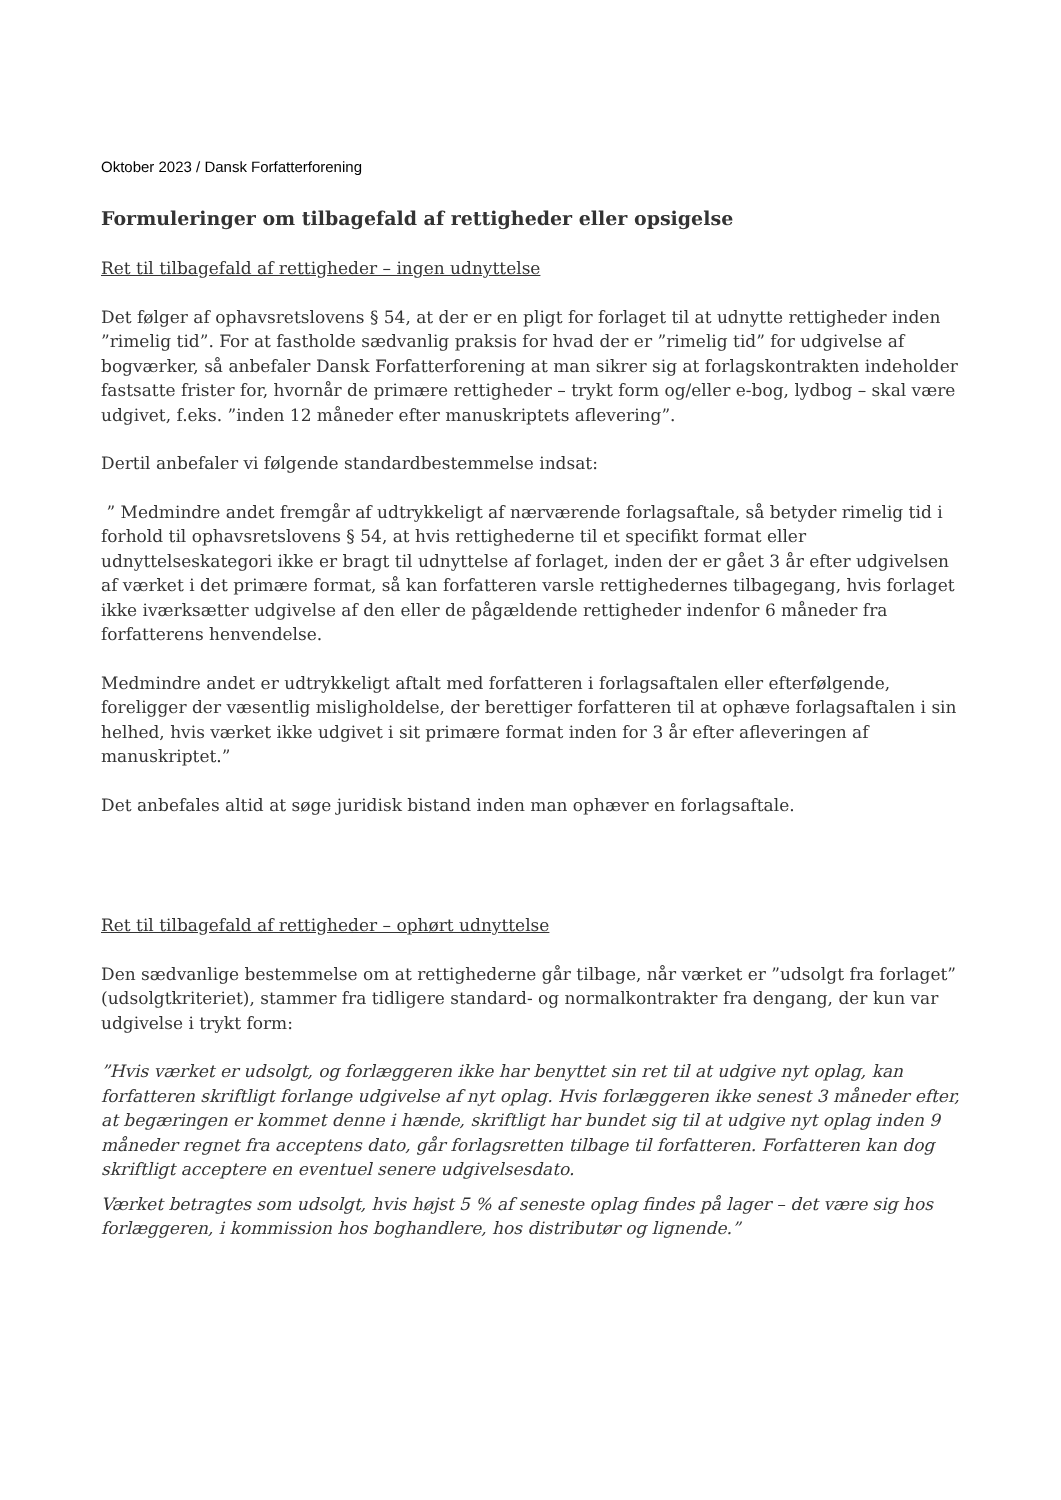Oktober 2023 / Dansk Forfatterforening
Formuleringer om tilbagefald af rettigheder eller opsigelse
Ret til tilbagefald af rettigheder – ingen udnyttelse
Det følger af ophavsretslovens § 54, at der er en pligt for forlaget til at udnytte rettigheder inden ”rimelig tid”. For at fastholde sædvanlig praksis for hvad der er ”rimelig tid” for udgivelse af bogværker, så anbefaler Dansk Forfatterforening at man sikrer sig at forlagskontrakten indeholder fastsatte frister for, hvornår de primære rettigheder – trykt form og/eller e-bog, lydbog – skal være udgivet, f.eks. ”inden 12 måneder efter manuskriptets aflevering”.
Dertil anbefaler vi følgende standardbestemmelse indsat:
” Medmindre andet fremgår af udtrykkeligt af nærværende forlagsaftale, så betyder rimelig tid i forhold til ophavsretslovens § 54, at hvis rettighederne til et specifikt format eller udnyttelseskategori ikke er bragt til udnyttelse af forlaget, inden der er gået 3 år efter udgivelsen af værket i det primære format, så kan forfatteren varsle rettighedernes tilbagegang, hvis forlaget ikke iværksætter udgivelse af den eller de pågældende rettigheder indenfor 6 måneder fra forfatterens henvendelse.
Medmindre andet er udtrykkeligt aftalt med forfatteren i forlagsaftalen eller efterfølgende, foreligger der væsentlig misligholdelse, der berettiger forfatteren til at ophæve forlagsaftalen i sin helhed, hvis værket ikke udgivet i sit primære format inden for 3 år efter afleveringen af manuskriptet.”
Det anbefales altid at søge juridisk bistand inden man ophæver en forlagsaftale.
Ret til tilbagefald af rettigheder – ophørt udnyttelse
Den sædvanlige bestemmelse om at rettighederne går tilbage, når værket er ”udsolgt fra forlaget” (udsolgtkriteriet), stammer fra tidligere standard- og normalkontrakter fra dengang, der kun var udgivelse i trykt form:
”Hvis værket er udsolgt, og forlæggeren ikke har benyttet sin ret til at udgive nyt oplag, kan forfatteren skriftligt forlange udgivelse af nyt oplag. Hvis forlæggeren ikke senest 3 måneder efter, at begæringen er kommet denne i hænde, skriftligt har bundet sig til at udgive nyt oplag inden 9 måneder regnet fra acceptens dato, går forlagsretten tilbage til forfatteren. Forfatteren kan dog skriftligt acceptere en eventuel senere udgivelsesdato.
Værket betragtes som udsolgt, hvis højst 5 % af seneste oplag findes på lager – det være sig hos forlæggeren, i kommission hos boghandlere, hos distributør og lignende.”